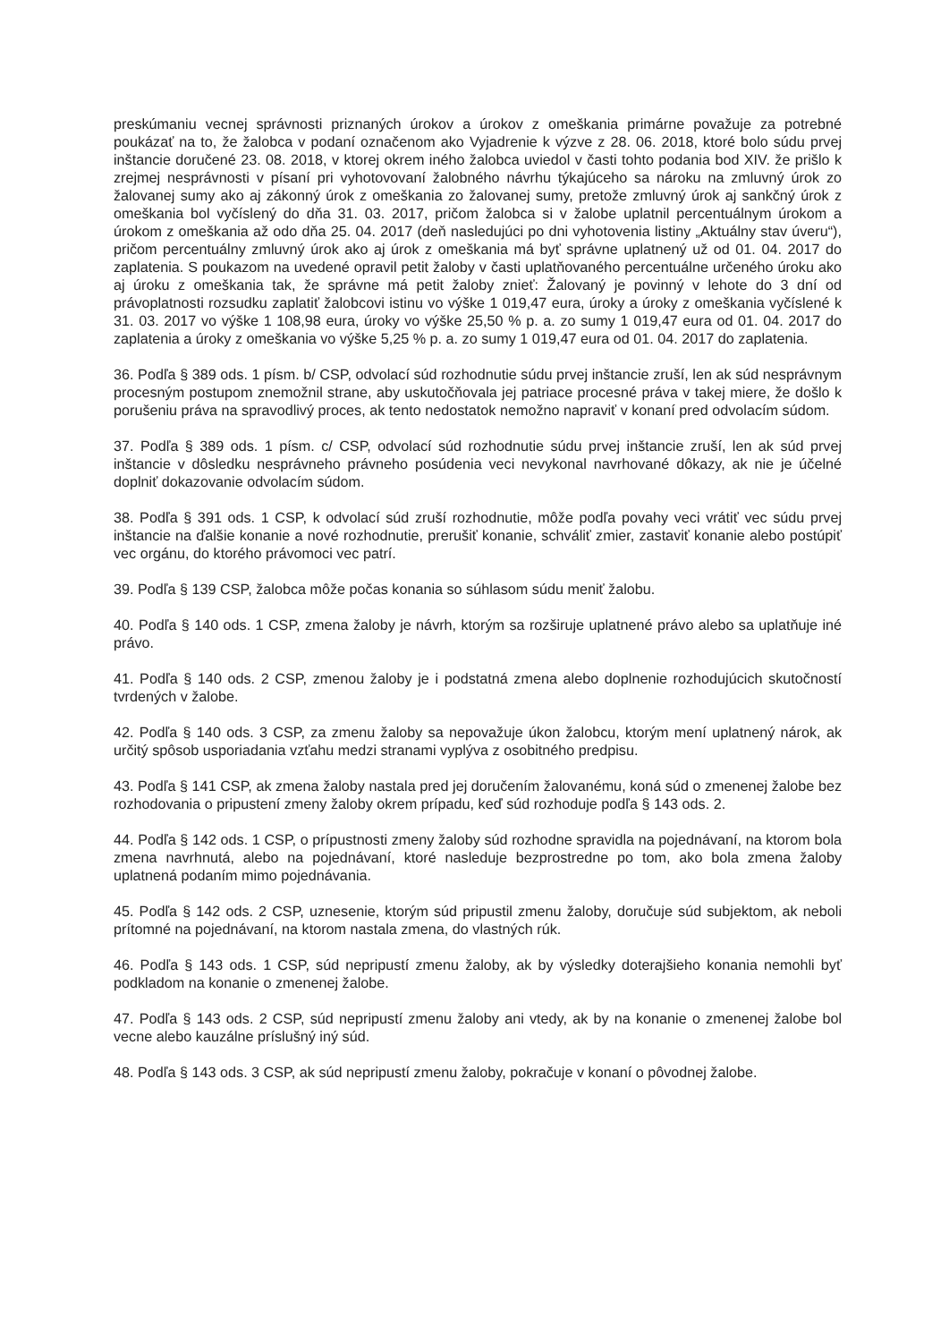preskúmaniu vecnej správnosti priznaných úrokov a úrokov z omeškania primárne považuje za potrebné poukázať na to, že žalobca v podaní označenom ako Vyjadrenie k výzve z 28. 06. 2018, ktoré bolo súdu prvej inštancie doručené 23. 08. 2018, v ktorej okrem iného žalobca uviedol v časti tohto podania bod XIV. že prišlo k zrejmej nesprávnosti v písaní pri vyhotovovaní žalobného návrhu týkajúceho sa nároku na zmluvný úrok zo žalovanej sumy ako aj zákonný úrok z omeškania zo žalovanej sumy, pretože zmluvný úrok aj sankčný úrok z omeškania bol vyčíslený do dňa 31. 03. 2017, pričom žalobca si v žalobe uplatnil percentuálnym úrokom a úrokom z omeškania až odo dňa 25. 04. 2017 (deň nasledujúci po dni vyhotovenia listiny „Aktuálny stav úveru“), pričom percentuálny zmluvný úrok ako aj úrok z omeškania má byť správne uplatnený už od 01. 04. 2017 do zaplatenia. S poukazom na uvedené opravil petit žaloby v časti uplatňovaného percentuálne určeného úroku ako aj úroku z omeškania tak, že správne má petit žaloby znieť: Žalovaný je povinný v lehote do 3 dní od právoplatnosti rozsudku zaplatiť žalobcovi istinu vo výške 1 019,47 eura, úroky a úroky z omeškania vyčíslené k 31. 03. 2017 vo výške 1 108,98 eura, úroky vo výške 25,50 % p. a. zo sumy 1 019,47 eura od 01. 04. 2017 do zaplatenia a úroky z omeškania vo výške 5,25 % p. a. zo sumy 1 019,47 eura od 01. 04. 2017 do zaplatenia.
36. Podľa § 389 ods. 1 písm. b/ CSP, odvolací súd rozhodnutie súdu prvej inštancie zruší, len ak súd nesprávnym procesným postupom znemožnil strane, aby uskutočňovala jej patriace procesné práva v takej miere, že došlo k porušeniu práva na spravodlivý proces, ak tento nedostatok nemožno napraviť v konaní pred odvolacím súdom.
37. Podľa § 389 ods. 1 písm. c/ CSP, odvolací súd rozhodnutie súdu prvej inštancie zruší, len ak súd prvej inštancie v dôsledku nesprávneho právneho posúdenia veci nevykonal navrhované dôkazy, ak nie je účelné doplniť dokazovanie odvolacím súdom.
38. Podľa § 391 ods. 1 CSP, k odvolací súd zruší rozhodnutie, môže podľa povahy veci vrátiť vec súdu prvej inštancie na ďalšie konanie a nové rozhodnutie, prerušiť konanie, schváliť zmier, zastaviť konanie alebo postúpiť vec orgánu, do ktorého právomoci vec patrí.
39. Podľa § 139 CSP, žalobca môže počas konania so súhlasom súdu meniť žalobu.
40. Podľa § 140 ods. 1 CSP, zmena žaloby je návrh, ktorým sa rozširuje uplatnené právo alebo sa uplatňuje iné právo.
41. Podľa § 140 ods. 2 CSP, zmenou žaloby je i podstatná zmena alebo doplnenie rozhodujúcich skutočností tvrdených v žalobe.
42. Podľa § 140 ods. 3 CSP, za zmenu žaloby sa nepovažuje úkon žalobcu, ktorým mení uplatnený nárok, ak určitý spôsob usporiadania vzťahu medzi stranami vyplýva z osobitného predpisu.
43. Podľa § 141 CSP, ak zmena žaloby nastala pred jej doručením žalovanému, koná súd o zmenenej žalobe bez rozhodovania o pripustení zmeny žaloby okrem prípadu, keď súd rozhoduje podľa § 143 ods. 2.
44. Podľa § 142 ods. 1 CSP, o prípustnosti zmeny žaloby súd rozhodne spravidla na pojednávaní, na ktorom bola zmena navrhnutá, alebo na pojednávaní, ktoré nasleduje bezprostredne po tom, ako bola zmena žaloby uplatnená podaním mimo pojednávania.
45. Podľa § 142 ods. 2 CSP, uznesenie, ktorým súd pripustil zmenu žaloby, doručuje súd subjektom, ak neboli prítomné na pojednávaní, na ktorom nastala zmena, do vlastných rúk.
46. Podľa § 143 ods. 1 CSP, súd nepripustí zmenu žaloby, ak by výsledky doterajšieho konania nemohli byť podkladom na konanie o zmenenej žalobe.
47. Podľa § 143 ods. 2 CSP, súd nepripustí zmenu žaloby ani vtedy, ak by na konanie o zmenenej žalobe bol vecne alebo kauzálne príslušný iný súd.
48. Podľa § 143 ods. 3 CSP, ak súd nepripustí zmenu žaloby, pokračuje v konaní o pôvodnej žalobe.